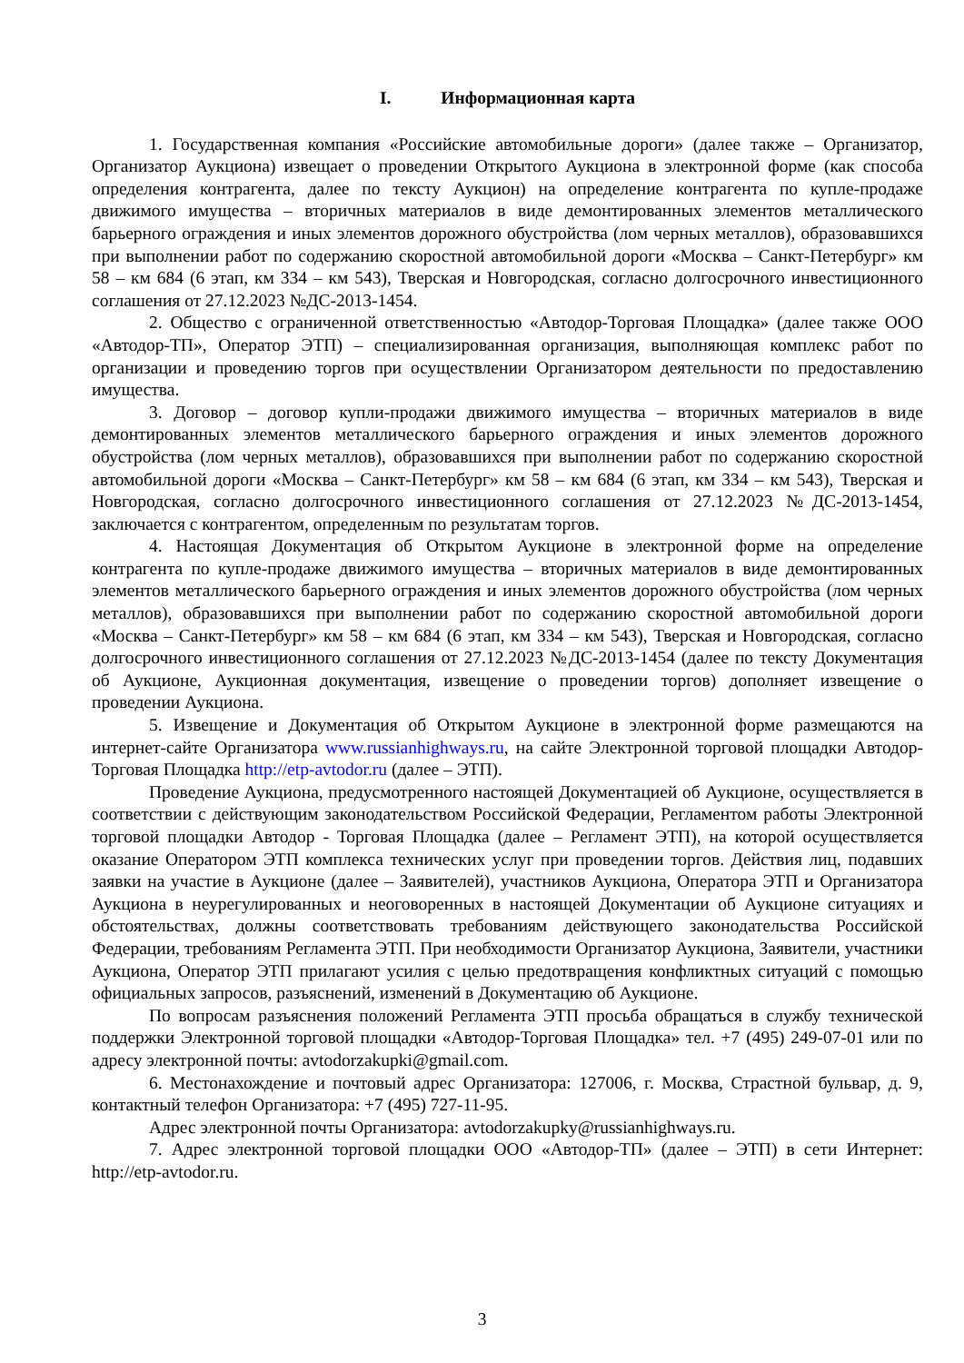I. Информационная карта
1. Государственная компания «Российские автомобильные дороги» (далее также – Организатор, Организатор Аукциона) извещает о проведении Открытого Аукциона в электронной форме (как способа определения контрагента, далее по тексту Аукцион) на определение контрагента по купле-продаже движимого имущества – вторичных материалов в виде демонтированных элементов металлического барьерного ограждения и иных элементов дорожного обустройства (лом черных металлов), образовавшихся при выполнении работ по содержанию скоростной автомобильной дороги «Москва – Санкт-Петербург» км 58 – км 684 (6 этап, км 334 – км 543), Тверская и Новгородская, согласно долгосрочного инвестиционного соглашения от 27.12.2023 №ДС-2013-1454.
2. Общество с ограниченной ответственностью «Автодор-Торговая Площадка» (далее также ООО «Автодор-ТП», Оператор ЭТП) – специализированная организация, выполняющая комплекс работ по организации и проведению торгов при осуществлении Организатором деятельности по предоставлению имущества.
3. Договор – договор купли-продажи движимого имущества – вторичных материалов в виде демонтированных элементов металлического барьерного ограждения и иных элементов дорожного обустройства (лом черных металлов), образовавшихся при выполнении работ по содержанию скоростной автомобильной дороги «Москва – Санкт-Петербург» км 58 – км 684 (6 этап, км 334 – км 543), Тверская и Новгородская, согласно долгосрочного инвестиционного соглашения от 27.12.2023 №ДС-2013-1454, заключается с контрагентом, определенным по результатам торгов.
4. Настоящая Документация об Открытом Аукционе в электронной форме на определение контрагента по купле-продаже движимого имущества – вторичных материалов в виде демонтированных элементов металлического барьерного ограждения и иных элементов дорожного обустройства (лом черных металлов), образовавшихся при выполнении работ по содержанию скоростной автомобильной дороги «Москва – Санкт-Петербург» км 58 – км 684 (6 этап, км 334 – км 543), Тверская и Новгородская, согласно долгосрочного инвестиционного соглашения от 27.12.2023 №ДС-2013-1454 (далее по тексту Документация об Аукционе, Аукционная документация, извещение о проведении торгов) дополняет извещение о проведении Аукциона.
5. Извещение и Документация об Открытом Аукционе в электронной форме размещаются на интернет-сайте Организатора www.russianhighways.ru, на сайте Электронной торговой площадки Автодор-Торговая Площадка http://etp-avtodor.ru (далее – ЭТП).
Проведение Аукциона, предусмотренного настоящей Документацией об Аукционе, осуществляется в соответствии с действующим законодательством Российской Федерации, Регламентом работы Электронной торговой площадки Автодор - Торговая Площадка (далее – Регламент ЭТП), на которой осуществляется оказание Оператором ЭТП комплекса технических услуг при проведении торгов. Действия лиц, подавших заявки на участие в Аукционе (далее – Заявителей), участников Аукциона, Оператора ЭТП и Организатора Аукциона в неурегулированных и неоговоренных в настоящей Документации об Аукционе ситуациях и обстоятельствах, должны соответствовать требованиям действующего законодательства Российской Федерации, требованиям Регламента ЭТП. При необходимости Организатор Аукциона, Заявители, участники Аукциона, Оператор ЭТП прилагают усилия с целью предотвращения конфликтных ситуаций с помощью официальных запросов, разъяснений, изменений в Документацию об Аукционе.
По вопросам разъяснения положений Регламента ЭТП просьба обращаться в службу технической поддержки Электронной торговой площадки «Автодор-Торговая Площадка» тел. +7 (495) 249-07-01 или по адресу электронной почты: avtodorzakupki@gmail.com.
6. Местонахождение и почтовый адрес Организатора: 127006, г. Москва, Страстной бульвар, д. 9, контактный телефон Организатора: +7 (495) 727-11-95.
Адрес электронной почты Организатора: avtodorzakupky@russianhighways.ru.
7. Адрес электронной торговой площадки ООО «Автодор-ТП» (далее – ЭТП) в сети Интернет: http://etp-avtodor.ru.
3